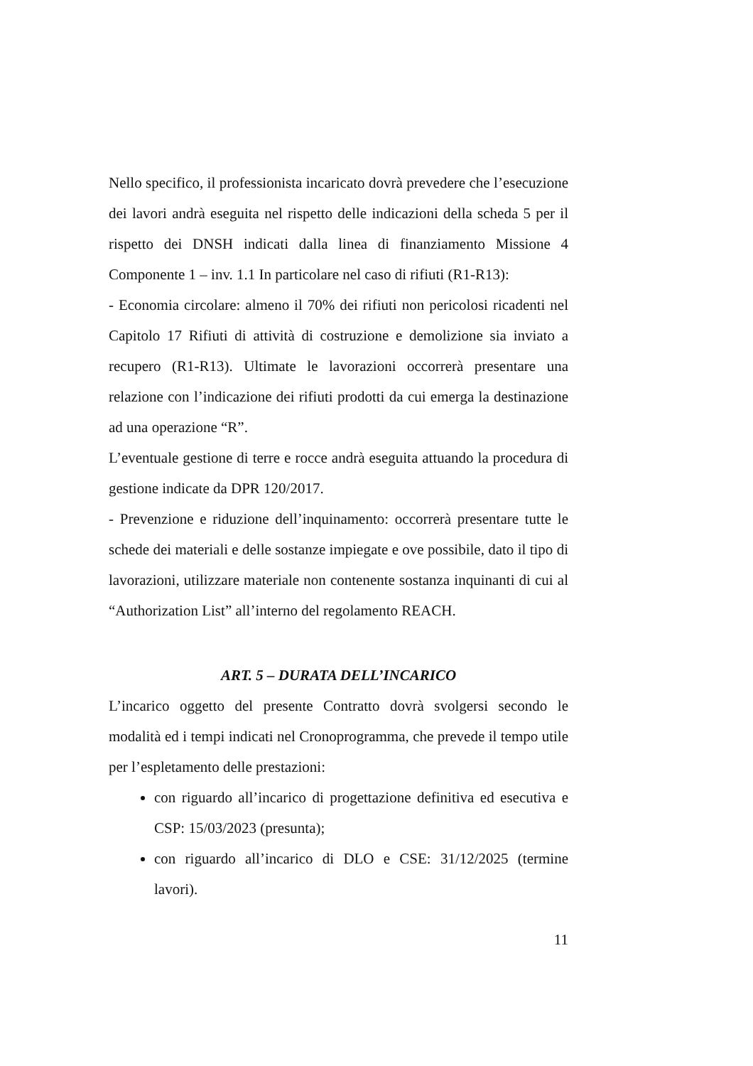Nello specifico, il professionista incaricato dovrà prevedere che l’esecuzione dei lavori andrà eseguita nel rispetto delle indicazioni della scheda 5 per il rispetto dei DNSH indicati dalla linea di finanziamento Missione 4 Componente 1 – inv. 1.1 In particolare nel caso di rifiuti (R1-R13):
- Economia circolare: almeno il 70% dei rifiuti non pericolosi ricadenti nel Capitolo 17 Rifiuti di attività di costruzione e demolizione sia inviato a recupero (R1-R13). Ultimate le lavorazioni occorrerà presentare una relazione con l’indicazione dei rifiuti prodotti da cui emerga la destinazione ad una operazione “R”.
L’eventuale gestione di terre e rocce andrà eseguita attuando la procedura di gestione indicate da DPR 120/2017.
- Prevenzione e riduzione dell’inquinamento: occorrerà presentare tutte le schede dei materiali e delle sostanze impiegate e ove possibile, dato il tipo di lavorazioni, utilizzare materiale non contenente sostanza inquinanti di cui al “Authorization List” all’interno del regolamento REACH.
ART. 5 – DURATA DELL’INCARICO
L’incarico oggetto del presente Contratto dovrà svolgersi secondo le modalità ed i tempi indicati nel Cronoprogramma, che prevede il tempo utile per l’espletamento delle prestazioni:
con riguardo all’incarico di progettazione definitiva ed esecutiva e CSP: 15/03/2023 (presunta);
con riguardo all’incarico di DLO e CSE: 31/12/2025 (termine lavori).
11